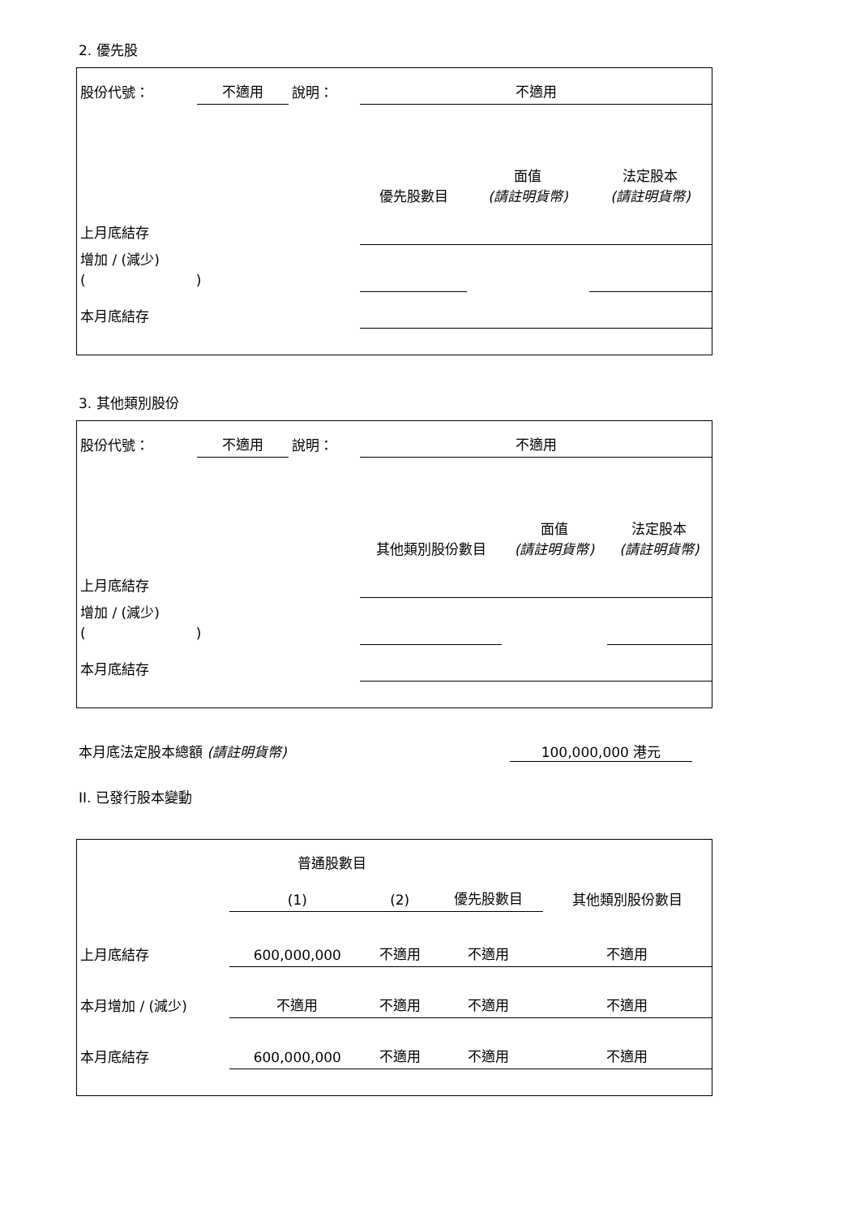2. 優先股
| 股份代號： | 不適用 | 說明： | 不適用 | | |
| | | | 優先股數目 | 面值 (請註明貨幣) | 法定股本 (請註明貨幣) |
| 上月底結存 | | | | | |
| 增加 / (減少) ( ) | | | | | |
| 本月底結存 | | | | | |
3. 其他類別股份
| 股份代號： | 不適用 | 說明： | 不適用 | | |
| | | | 其他類別股份數目 | 面值 (請註明貨幣) | 法定股本 (請註明貨幣) |
| 上月底結存 | | | | | |
| 增加 / (減少) ( ) | | | | | |
| 本月底結存 | | | | | |
本月底法定股本總額 (請註明貨幣) 100,000,000 港元
II. 已發行股本變動
| | 普通股數目 | | | 其他類別股份數目 |
| | (1) | (2) | 優先股數目 | |
| 上月底結存 | 600,000,000 | 不適用 | 不適用 | 不適用 |
| 本月增加 / (減少) | 不適用 | 不適用 | 不適用 | 不適用 |
| 本月底結存 | 600,000,000 | 不適用 | 不適用 | 不適用 |